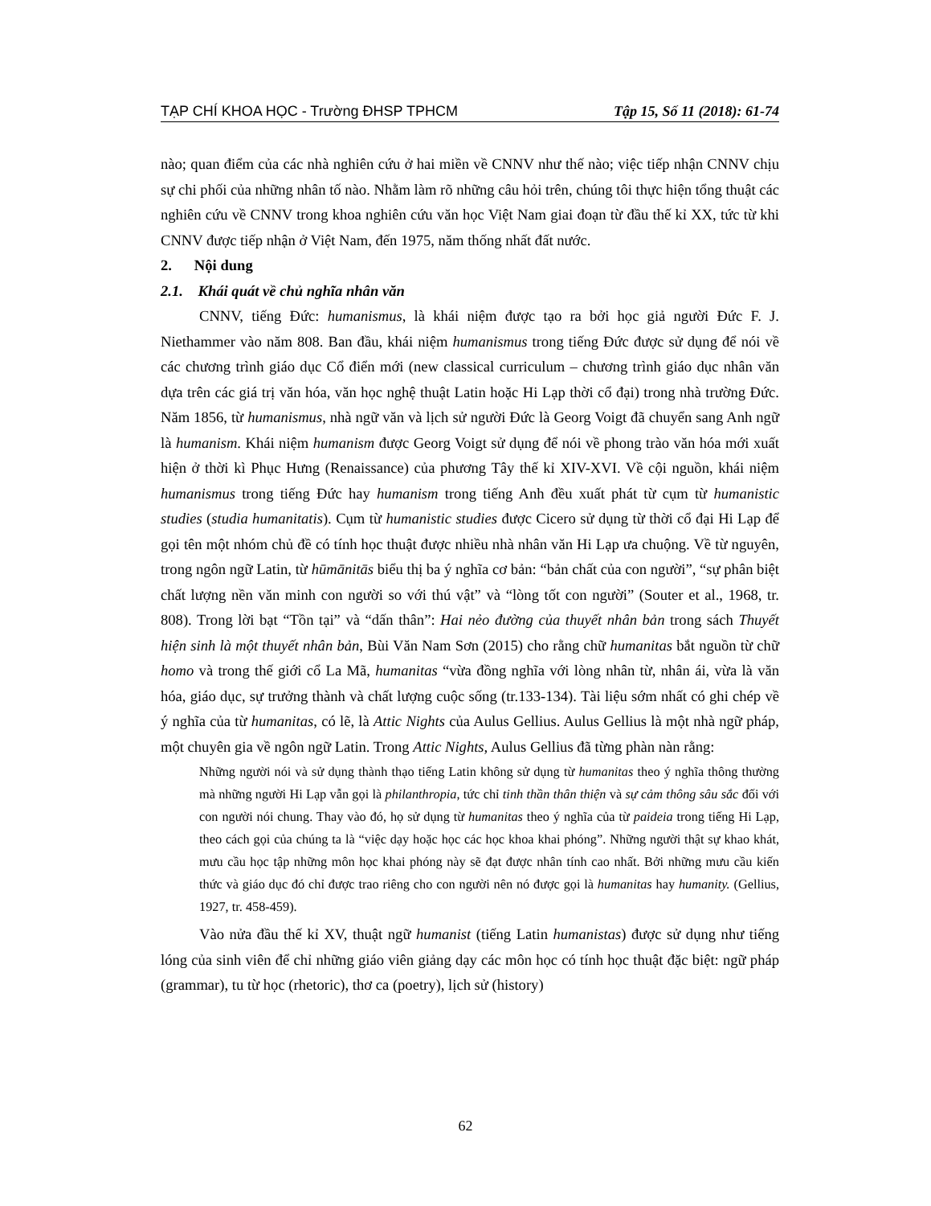TẠP CHÍ KHOA HỌC - Trường ĐHSP TPHCM Tập 15, Số 11 (2018): 61-74
nào; quan điểm của các nhà nghiên cứu ở hai miền về CNNV như thế nào; việc tiếp nhận CNNV chịu sự chi phối của những nhân tố nào. Nhằm làm rõ những câu hỏi trên, chúng tôi thực hiện tổng thuật các nghiên cứu về CNNV trong khoa nghiên cứu văn học Việt Nam giai đoạn từ đầu thế kỉ XX, tức từ khi CNNV được tiếp nhận ở Việt Nam, đến 1975, năm thống nhất đất nước.
2. Nội dung
2.1. Khái quát về chủ nghĩa nhân văn
CNNV, tiếng Đức: humanismus, là khái niệm được tạo ra bởi học giả người Đức F. J. Niethammer vào năm 808. Ban đầu, khái niệm humanismus trong tiếng Đức được sử dụng để nói về các chương trình giáo dục Cổ điển mới (new classical curriculum – chương trình giáo dục nhân văn dựa trên các giá trị văn hóa, văn học nghệ thuật Latin hoặc Hi Lạp thời cổ đại) trong nhà trường Đức. Năm 1856, từ humanismus, nhà ngữ văn và lịch sử người Đức là Georg Voigt đã chuyển sang Anh ngữ là humanism. Khái niệm humanism được Georg Voigt sử dụng để nói về phong trào văn hóa mới xuất hiện ở thời kì Phục Hưng (Renaissance) của phương Tây thế kỉ XIV-XVI. Về cội nguồn, khái niệm humanismus trong tiếng Đức hay humanism trong tiếng Anh đều xuất phát từ cụm từ humanistic studies (studia humanitatis). Cụm từ humanistic studies được Cicero sử dụng từ thời cổ đại Hi Lạp để gọi tên một nhóm chủ đề có tính học thuật được nhiều nhà nhân văn Hi Lạp ưa chuộng. Về từ nguyên, trong ngôn ngữ Latin, từ hūmānitās biểu thị ba ý nghĩa cơ bản: “bản chất của con người”, “sự phân biệt chất lượng nền văn minh con người so với thú vật” và “lòng tốt con người” (Souter et al., 1968, tr. 808). Trong lời bạt “Tồn tại” và “dấn thân”: Hai nẻo đường của thuyết nhân bản trong sách Thuyết hiện sinh là một thuyết nhân bản, Bùi Văn Nam Sơn (2015) cho rằng chữ humanitas bắt nguồn từ chữ homo và trong thế giới cổ La Mã, humanitas “vừa đồng nghĩa với lòng nhân từ, nhân ái, vừa là văn hóa, giáo dục, sự trưởng thành và chất lượng cuộc sống (tr.133-134). Tài liệu sớm nhất có ghi chép về ý nghĩa của từ humanitas, có lẽ, là Attic Nights của Aulus Gellius. Aulus Gellius là một nhà ngữ pháp, một chuyên gia về ngôn ngữ Latin. Trong Attic Nights, Aulus Gellius đã từng phàn nàn rằng:
Những người nói và sử dụng thành thạo tiếng Latin không sử dụng từ humanitas theo ý nghĩa thông thường mà những người Hi Lạp vẫn gọi là philanthropia, tức chỉ tinh thần thân thiện và sự cảm thông sâu sắc đối với con người nói chung. Thay vào đó, họ sử dụng từ humanitas theo ý nghĩa của từ paideia trong tiếng Hi Lạp, theo cách gọi của chúng ta là “việc dạy hoặc học các học khoa khai phóng”. Những người thật sự khao khát, mưu cầu học tập những môn học khai phóng này sẽ đạt được nhân tính cao nhất. Bởi những mưu cầu kiến thức và giáo dục đó chỉ được trao riêng cho con người nên nó được gọi là humanitas hay humanity. (Gellius, 1927, tr. 458-459).
Vào nửa đầu thế kỉ XV, thuật ngữ humanist (tiếng Latin humanistas) được sử dụng như tiếng lóng của sinh viên để chỉ những giáo viên giảng dạy các môn học có tính học thuật đặc biệt: ngữ pháp (grammar), tu từ học (rhetoric), thơ ca (poetry), lịch sử (history)
62